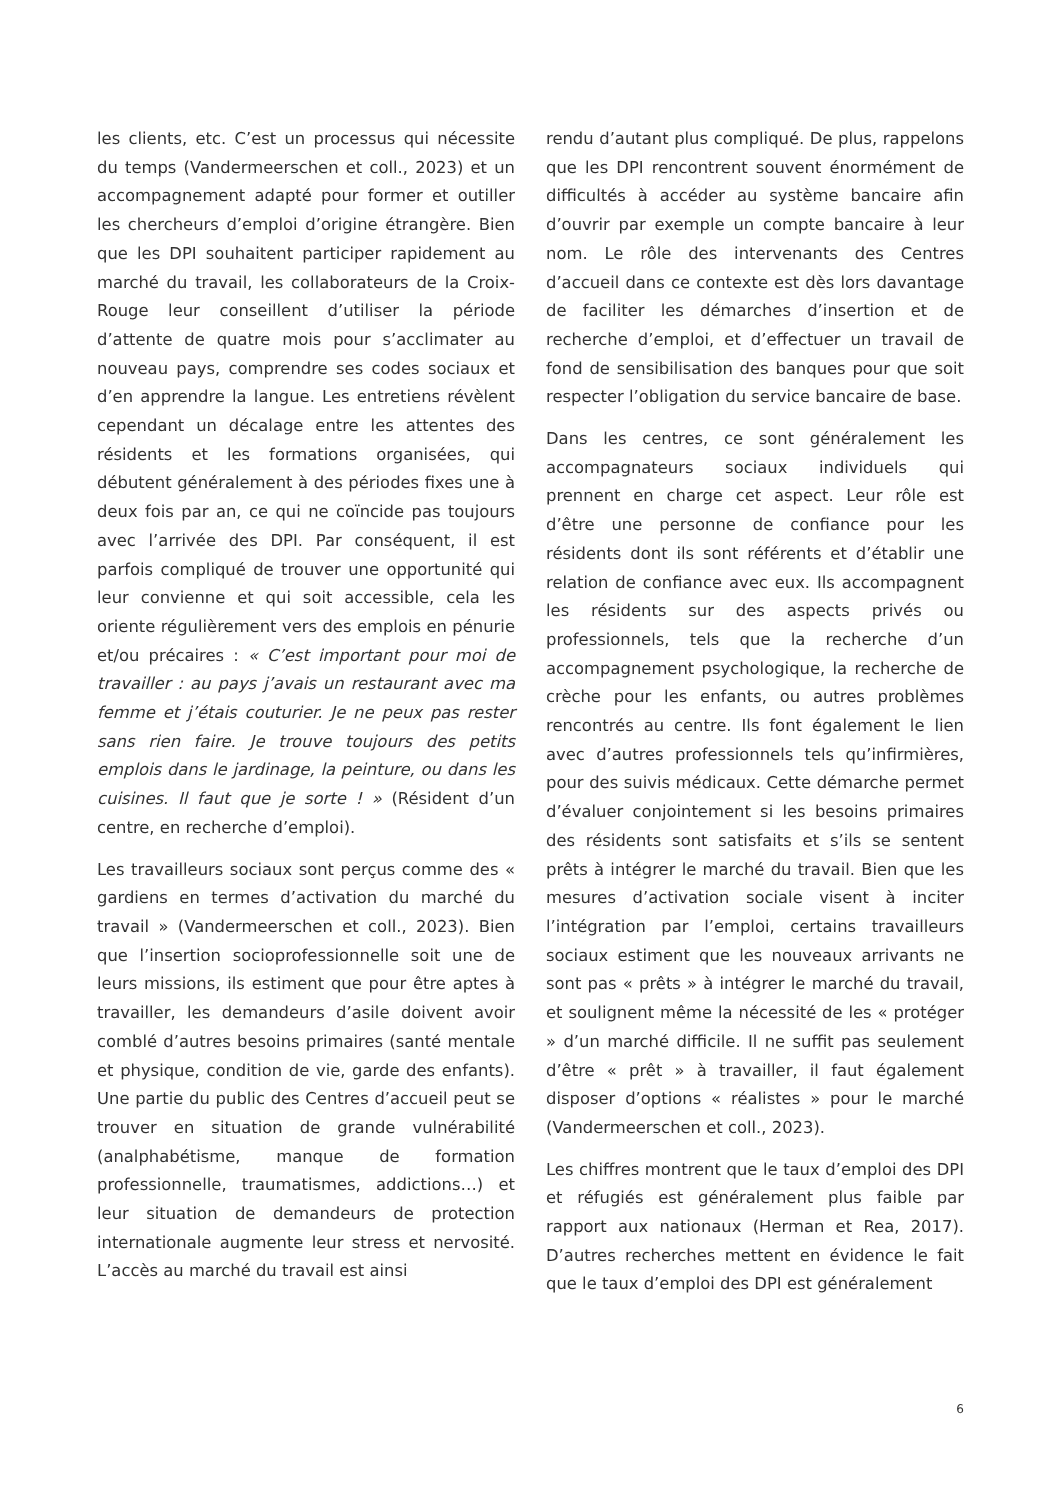les clients, etc. C’est un processus qui nécessite du temps (Vandermeerschen et coll., 2023) et un accompagnement adapté pour former et outiller les chercheurs d’emploi d’origine étrangère. Bien que les DPI souhaitent participer rapidement au marché du travail, les collaborateurs de la Croix-Rouge leur conseillent d’utiliser la période d’attente de quatre mois pour s’acclimater au nouveau pays, comprendre ses codes sociaux et d’en apprendre la langue. Les entretiens révèlent cependant un décalage entre les attentes des résidents et les formations organisées, qui débutent généralement à des périodes fixes une à deux fois par an, ce qui ne coïncide pas toujours avec l’arrivée des DPI. Par conséquent, il est parfois compliqué de trouver une opportunité qui leur convienne et qui soit accessible, cela les oriente régulièrement vers des emplois en pénurie et/ou précaires : « C’est important pour moi de travailler : au pays j’avais un restaurant avec ma femme et j’étais couturier. Je ne peux pas rester sans rien faire. Je trouve toujours des petits emplois dans le jardinage, la peinture, ou dans les cuisines. Il faut que je sorte ! » (Résident d’un centre, en recherche d’emploi).
Les travailleurs sociaux sont perçus comme des « gardiens en termes d’activation du marché du travail » (Vandermeerschen et coll., 2023). Bien que l’insertion socioprofessionnelle soit une de leurs missions, ils estiment que pour être aptes à travailler, les demandeurs d’asile doivent avoir comblé d’autres besoins primaires (santé mentale et physique, condition de vie, garde des enfants). Une partie du public des Centres d’accueil peut se trouver en situation de grande vulnérabilité (analphabétisme, manque de formation professionnelle, traumatismes, addictions…) et leur situation de demandeurs de protection internationale augmente leur stress et nervosité. L’accès au marché du travail est ainsi
rendu d’autant plus compliqué. De plus, rappelons que les DPI rencontrent souvent énormément de difficultés à accéder au système bancaire afin d’ouvrir par exemple un compte bancaire à leur nom. Le rôle des intervenants des Centres d’accueil dans ce contexte est dès lors davantage de faciliter les démarches d’insertion et de recherche d’emploi, et d’effectuer un travail de fond de sensibilisation des banques pour que soit respecter l’obligation du service bancaire de base.
Dans les centres, ce sont généralement les accompagnateurs sociaux individuels qui prennent en charge cet aspect. Leur rôle est d’être une personne de confiance pour les résidents dont ils sont référents et d’établir une relation de confiance avec eux. Ils accompagnent les résidents sur des aspects privés ou professionnels, tels que la recherche d’un accompagnement psychologique, la recherche de crèche pour les enfants, ou autres problèmes rencontrés au centre. Ils font également le lien avec d’autres professionnels tels qu’infirmières, pour des suivis médicaux. Cette démarche permet d’évaluer conjointement si les besoins primaires des résidents sont satisfaits et s’ils se sentent prêts à intégrer le marché du travail. Bien que les mesures d’activation sociale visent à inciter l’intégration par l’emploi, certains travailleurs sociaux estiment que les nouveaux arrivants ne sont pas « prêts » à intégrer le marché du travail, et soulignent même la nécessité de les « protéger » d’un marché difficile. Il ne suffit pas seulement d’être « prêt » à travailler, il faut également disposer d’options « réalistes » pour le marché (Vandermeerschen et coll., 2023).
Les chiffres montrent que le taux d’emploi des DPI et réfugiés est généralement plus faible par rapport aux nationaux (Herman et Rea, 2017). D’autres recherches mettent en évidence le fait que le taux d’emploi des DPI est généralement
6